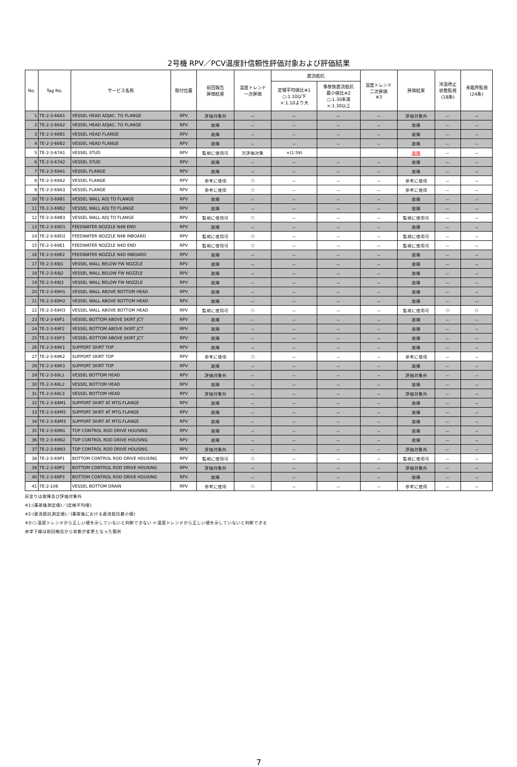2号機 RPV／PCV温度計信頼性評価対象および評価結果
| No. | Tag No. | サービス名称 | 取付位置 | 前回報告 評価結果 | 温度トレンド 一次評価 | 直流抵抗 | | 温度トレンド 二次評価 ※3 | 評価結果 | 冷温停止 状態監視 (18条) | 未臨界監視 (24条) |
| --- | --- | --- | --- | --- | --- | --- | --- | --- | --- | --- | --- |
| | | | | | | 定検平均値比※1 ○:1.10以下 ×:1.10より大 | 事故後直流抵抗 最小値比※2 ○:1.30未満 ×:1.30以上 | | | | |
| 1 | TE-2-3-66A1 | VESSEL HEAD ADJAC. TO FLANGE | RPV | 評価対象外 | － | － | － | － | 評価対象外 | － | － |
| 2 | TE-2-3-66A2 | VESSEL HEAD ADJAC. TO FLANGE | RPV | 故障 | － | － | － | － | 故障 | － | － |
| 3 | TE-2-3-66B1 | VESSEL HEAD FLANGE | RPV | 故障 | － | － | － | － | 故障 | － | － |
| 4 | TE-2-3-66B2 | VESSEL HEAD FLANGE | RPV | 故障 | － | － | － | － | 故障 | － | － |
| 5 | TE-2-3-67A1 | VESSEL STUD | RPV | 監視に使用可 | 次評価対象 | ×(1.59) | | | 故障 | － | － |
| 6 | TE-2-3-67A2 | VESSEL STUD | RPV | 故障 | － | － | － | － | 故障 | － | － |
| 7 | TE-2-3-69A1 | VESSEL FLANGE | RPV | 故障 | － | － | － | － | 故障 | － | － |
| 8 | TE-2-3-69A2 | VESSEL FLANGE | RPV | 参考に使用 | ○ | － | － | － | 参考に使用 | － | － |
| 9 | TE-2-3-69A3 | VESSEL FLANGE | RPV | 参考に使用 | ○ | － | － | － | 参考に使用 | － | － |
| 10 | TE-2-3-69B1 | VESSEL WALL ADJ TO FLANGE | RPV | 故障 | － | － | － | － | 故障 | － | － |
| 11 | TE-2-3-69B2 | VESSEL WALL ADJ TO FLANGE | RPV | 故障 | － | － | － | － | 故障 | － | － |
| 12 | TE-2-3-69B3 | VESSEL WALL ADJ TO FLANGE | RPV | 監視に使用可 | ○ | － | － | － | 監視に使用可 | － | － |
| 13 | TE-2-3-69D1 | FEEDWATER NOZZLE N4B END | RPV | 故障 | － | － | － | － | 故障 | － | － |
| 14 | TE-2-3-69D2 | FEEDWATER NOZZLE N4B INBOARD | RPV | 監視に使用可 | ○ | － | － | － | 監視に使用可 | － | － |
| 15 | TE-2-3-69E1 | FEEDWATER NOZZLE N4D END | RPV | 監視に使用可 | ○ | － | － | － | 監視に使用可 | － | － |
| 16 | TE-2-3-69E2 | FEEDWATER NOZZLE N4D INBOARD | RPV | 故障 | － | － | － | － | 故障 | － | － |
| 17 | TE-2-3-69J1 | VESSEL WALL BELOW FW NOZZLE | RPV | 故障 | － | － | － | － | 故障 | － | － |
| 18 | TE-2-3-69J2 | VESSEL WALL BELOW FW NOZZLE | RPV | 故障 | － | － | － | － | 故障 | － | － |
| 19 | TE-2-3-69J3 | VESSEL WALL BELOW FW NOZZLE | RPV | 故障 | － | － | － | － | 故障 | － | － |
| 20 | TE-2-3-69H1 | VESSEL WALL ABOVE BOTTOM HEAD | RPV | 故障 | － | － | － | － | 故障 | － | － |
| 21 | TE-2-3-69H2 | VESSEL WALL ABOVE BOTTOM HEAD | RPV | 故障 | － | － | － | － | 故障 | － | － |
| 22 | TE-2-3-69H3 | VESSEL WALL ABOVE BOTTOM HEAD | RPV | 監視に使用可 | ○ | － | － | － | 監視に使用可 | ○ | ○ |
| 23 | TE-2-3-69F1 | VESSEL BOTTOM ABOVE SKIRT JCT | RPV | 故障 | － | － | － | － | 故障 | － | － |
| 24 | TE-2-3-69F2 | VESSEL BOTTOM ABOVE SKIRT JCT | RPV | 故障 | － | － | － | － | 故障 | － | － |
| 25 | TE-2-3-69F3 | VESSEL BOTTOM ABOVE SKIRT JCT | RPV | 故障 | － | － | － | － | 故障 | － | － |
| 26 | TE-2-3-69K1 | SUPPORT SKIRT TOP | RPV | 故障 | － | － | － | － | 故障 | － | － |
| 27 | TE-2-3-69K2 | SUPPORT SKIRT TOP | RPV | 参考に使用 | ○ | － | － | － | 参考に使用 | － | － |
| 28 | TE-2-3-69K3 | SUPPORT SKIRT TOP | RPV | 故障 | － | － | － | － | 故障 | － | － |
| 29 | TE-2-3-69L1 | VESSEL BOTTOM HEAD | RPV | 評価対象外 | － | － | － | － | 評価対象外 | － | － |
| 30 | TE-2-3-69L2 | VESSEL BOTTOM HEAD | RPV | 故障 | － | － | － | － | 故障 | － | － |
| 31 | TE-2-3-69L3 | VESSEL BOTTOM HEAD | RPV | 評価対象外 | － | － | － | － | 評価対象外 | － | － |
| 32 | TE-2-3-69M1 | SUPPORT SKIRT AT MTG.FLANGE | RPV | 故障 | － | － | － | － | 故障 | － | － |
| 33 | TE-2-3-69M2 | SUPPORT SKIRT AT MTG.FLANGE | RPV | 故障 | － | － | － | － | 故障 | － | － |
| 34 | TE-2-3-69M3 | SUPPORT SKIRT AT MTG.FLANGE | RPV | 故障 | － | － | － | － | 故障 | － | － |
| 35 | TE-2-3-69N1 | TOP CONTROL ROD DRIVE HOUSING | RPV | 故障 | － | － | － | － | 故障 | － | － |
| 36 | TE-2-3-69N2 | TOP CONTROL ROD DRIVE HOUSING | RPV | 故障 | － | － | － | － | 故障 | － | － |
| 37 | TE-2-3-69N3 | TOP CONTROL ROD DRIVE HOUSING | RPV | 評価対象外 | － | － | － | － | 評価対象外 | － | － |
| 38 | TE-2-3-69P1 | BOTTOM CONTROL ROD DRIVE HOUSING | RPV | 監視に使用可 | ○ | － | － | － | 監視に使用可 | － | － |
| 39 | TE-2-3-69P2 | BOTTOM CONTROL ROD DRIVE HOUSING | RPV | 評価対象外 | － | － | － | － | 評価対象外 | － | － |
| 40 | TE-2-3-69P3 | BOTTOM CONTROL ROD DRIVE HOUSING | RPV | 故障 | － | － | － | － | 故障 | － | － |
| 41 | TE-2-106 | VESSEL BOTTOM DRAIN | RPV | 参考に使用 | ○ | － | － | － | 参考に使用 | － | － |
灰塗りは故障及び評価対象外
※1:(事故後測定値)／(定検平均値)
※2:(直流抵抗測定値)／(事故後における直流抵抗最小値)
※3:○:温度トレンドから正しい値を示していないと判断できない ×:温度トレンドから正しい値を示していないと判断できる
赤字下線は前回報告から状態が変更となった箇所
7